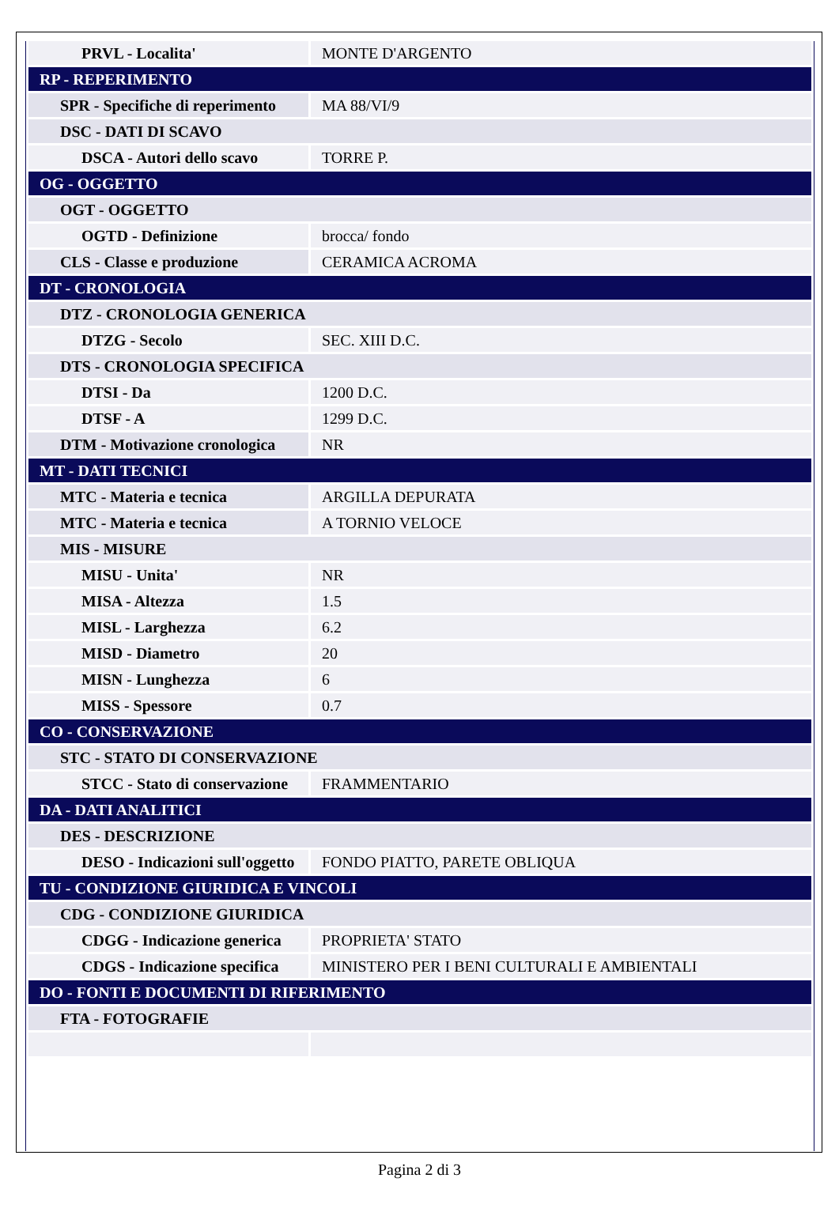| PRVL - Localita' | MONTE D'ARGENTO |
| RP - REPERIMENTO | |
| SPR - Specifiche di reperimento | MA 88/VI/9 |
| DSC - DATI DI SCAVO | |
| DSCA - Autori dello scavo | TORRE P. |
| OG - OGGETTO | |
| OGT - OGGETTO | |
| OGTD - Definizione | brocca/ fondo |
| CLS - Classe e produzione | CERAMICA ACROMA |
| DT - CRONOLOGIA | |
| DTZ - CRONOLOGIA GENERICA | |
| DTZG - Secolo | SEC. XIII D.C. |
| DTS - CRONOLOGIA SPECIFICA | |
| DTSI - Da | 1200 D.C. |
| DTSF - A | 1299 D.C. |
| DTM - Motivazione cronologica | NR |
| MT - DATI TECNICI | |
| MTC - Materia e tecnica | ARGILLA DEPURATA |
| MTC - Materia e tecnica | A TORNIO VELOCE |
| MIS - MISURE | |
| MISU - Unita' | NR |
| MISA - Altezza | 1.5 |
| MISL - Larghezza | 6.2 |
| MISD - Diametro | 20 |
| MISN - Lunghezza | 6 |
| MISS - Spessore | 0.7 |
| CO - CONSERVAZIONE | |
| STC - STATO DI CONSERVAZIONE | |
| STCC - Stato di conservazione | FRAMMENTARIO |
| DA - DATI ANALITICI | |
| DES - DESCRIZIONE | |
| DESO - Indicazioni sull'oggetto | FONDO PIATTO, PARETE OBLIQUA |
| TU - CONDIZIONE GIURIDICA E VINCOLI | |
| CDG - CONDIZIONE GIURIDICA | |
| CDGG - Indicazione generica | PROPRIETA' STATO |
| CDGS - Indicazione specifica | MINISTERO PER I BENI CULTURALI E AMBIENTALI |
| DO - FONTI E DOCUMENTI DI RIFERIMENTO | |
| FTA - FOTOGRAFIE | |
Pagina 2 di 3